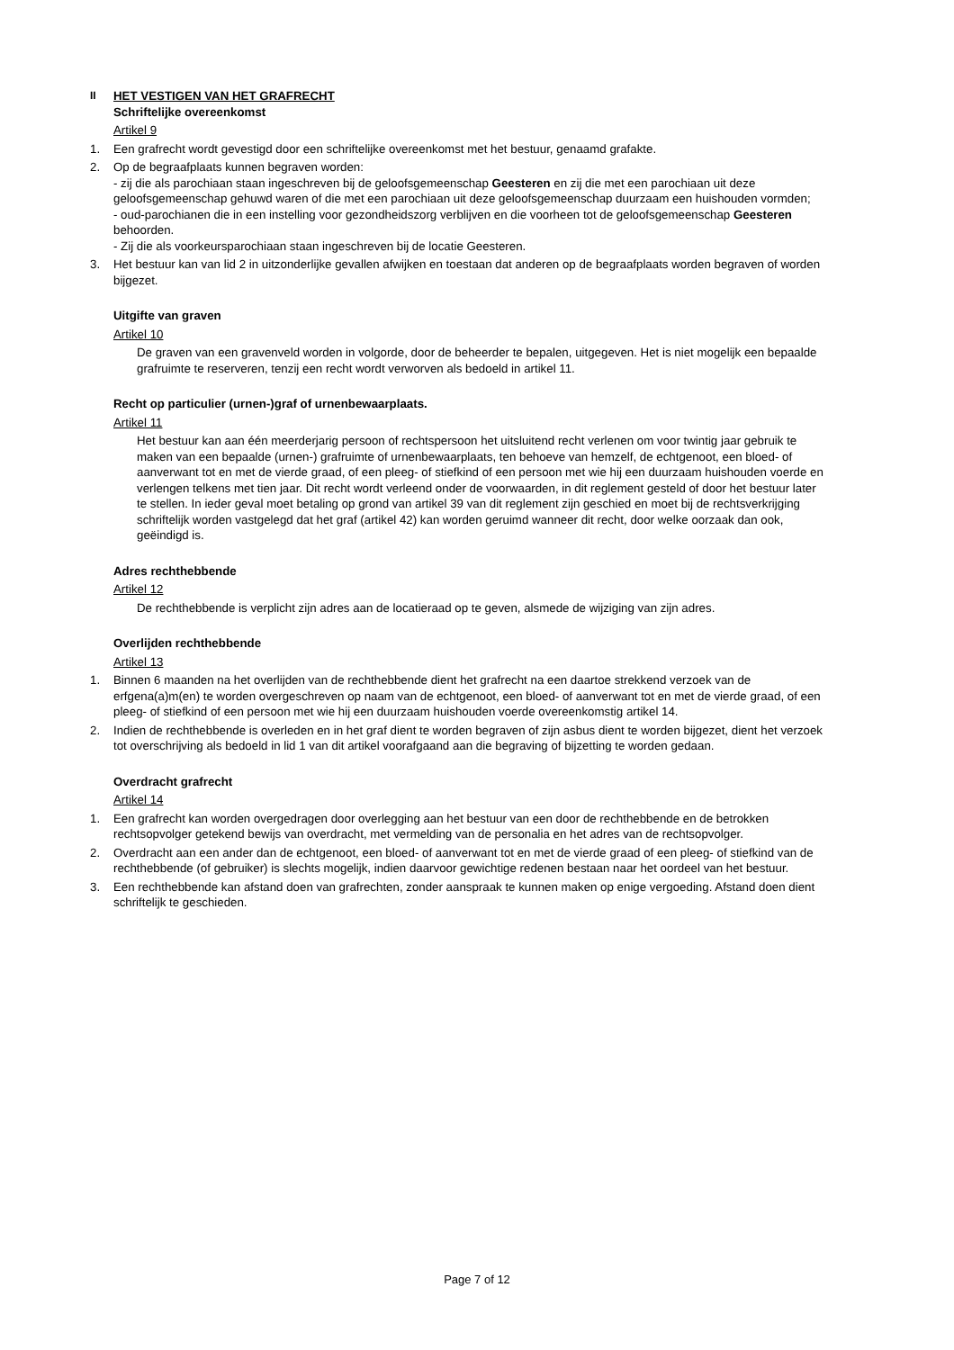II HET VESTIGEN VAN HET GRAFRECHT
Schriftelijke overeenkomst
Artikel 9
1. Een grafrecht wordt gevestigd door een schriftelijke overeenkomst met het bestuur, genaamd grafakte.
2. Op de begraafplaats kunnen begraven worden:
- zij die als parochiaan staan ingeschreven bij de geloofsgemeenschap Geesteren en zij die met een parochiaan uit deze geloofsgemeenschap gehuwd waren of die met een parochiaan uit deze geloofsgemeenschap duurzaam een huishouden vormden;
- oud-parochianen die in een instelling voor gezondheidszorg verblijven en die voorheen tot de geloofsgemeenschap Geesteren behoorden.
- Zij die als voorkeursparochiaan staan ingeschreven bij de locatie Geesteren.
3. Het bestuur kan van lid 2 in uitzonderlijke gevallen afwijken en toestaan dat anderen op de begraafplaats worden begraven of worden bijgezet.
Uitgifte van graven
Artikel 10
De graven van een gravenveld worden in volgorde, door de beheerder te bepalen, uitgegeven. Het is niet mogelijk een bepaalde grafruimte te reserveren, tenzij een recht wordt verworven als bedoeld in artikel 11.
Recht op particulier (urnen-)graf of urnenbewaarplaats.
Artikel 11
Het bestuur kan aan één meerderjarig persoon of rechtspersoon het uitsluitend recht verlenen om voor twintig jaar gebruik te maken van een bepaalde (urnen-) grafruimte of urnenbewaarplaats, ten behoeve van hemzelf, de echtgenoot, een bloed- of aanverwant tot en met de vierde graad, of een pleeg- of stiefkind of een persoon met wie hij een duurzaam huishouden voerde en verlengen telkens met tien jaar. Dit recht wordt verleend onder de voorwaarden, in dit reglement gesteld of door het bestuur later te stellen. In ieder geval moet betaling op grond van artikel 39 van dit reglement zijn geschied en moet bij de rechtsverkrijging schriftelijk worden vastgelegd dat het graf (artikel 42) kan worden geruimd wanneer dit recht, door welke oorzaak dan ook, geëindigd is.
Adres rechthebbende
Artikel 12
De rechthebbende is verplicht zijn adres aan de locatieraad op te geven, alsmede de wijziging van zijn adres.
Overlijden rechthebbende
Artikel 13
1. Binnen 6 maanden na het overlijden van de rechthebbende dient het grafrecht na een daartoe strekkend verzoek van de erfgena(a)m(en) te worden overgeschreven op naam van de echtgenoot, een bloed- of aanverwant tot en met de vierde graad, of een pleeg- of stiefkind of een persoon met wie hij een duurzaam huishouden voerde overeenkomstig artikel 14.
2. Indien de rechthebbende is overleden en in het graf dient te worden begraven of zijn asbus dient te worden bijgezet, dient het verzoek tot overschrijving als bedoeld in lid 1 van dit artikel voorafgaand aan die begraving of bijzetting te worden gedaan.
Overdracht grafrecht
Artikel 14
1. Een grafrecht kan worden overgedragen door overlegging aan het bestuur van een door de rechthebbende en de betrokken rechtsopvolger getekend bewijs van overdracht, met vermelding van de personalia en het adres van de rechtsopvolger.
2. Overdracht aan een ander dan de echtgenoot, een bloed- of aanverwant tot en met de vierde graad of een pleeg- of stiefkind van de rechthebbende (of gebruiker) is slechts mogelijk, indien daarvoor gewichtige redenen bestaan naar het oordeel van het bestuur.
3. Een rechthebbende kan afstand doen van grafrechten, zonder aanspraak te kunnen maken op enige vergoeding. Afstand doen dient schriftelijk te geschieden.
Page 7 of 12